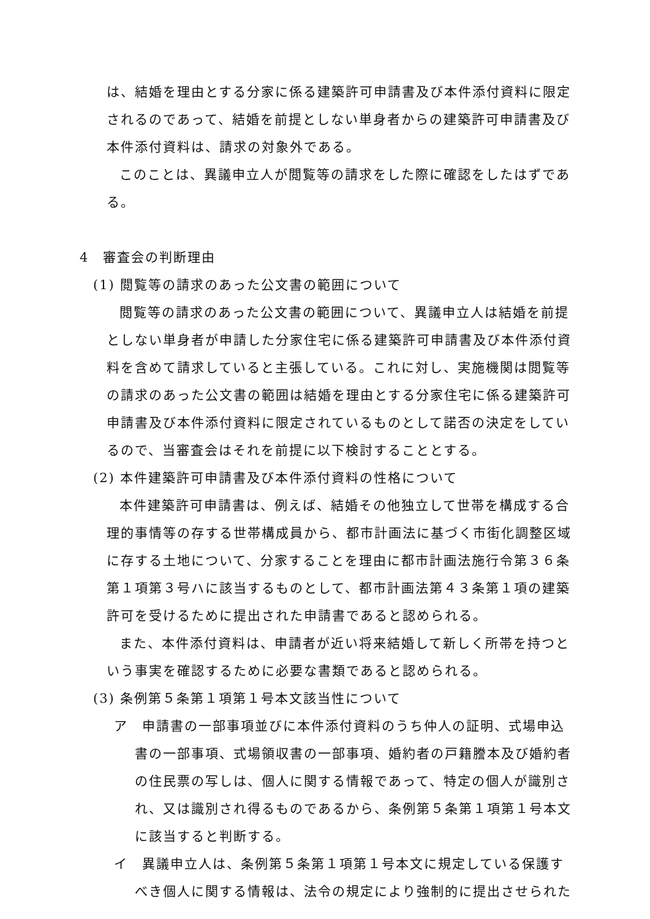は、結婚を理由とする分家に係る建築許可申請書及び本件添付資料に限定されるのであって、結婚を前提としない単身者からの建築許可申請書及び本件添付資料は、請求の対象外である。
このことは、異議申立人が閲覧等の請求をした際に確認をしたはずである。
4　審査会の判断理由
(1) 閲覧等の請求のあった公文書の範囲について
閲覧等の請求のあった公文書の範囲について、異議申立人は結婚を前提としない単身者が申請した分家住宅に係る建築許可申請書及び本件添付資料を含めて請求していると主張している。これに対し、実施機関は閲覧等の請求のあった公文書の範囲は結婚を理由とする分家住宅に係る建築許可申請書及び本件添付資料に限定されているものとして諾否の決定をしているので、当審査会はそれを前提に以下検討することとする。
(2) 本件建築許可申請書及び本件添付資料の性格について
本件建築許可申請書は、例えば、結婚その他独立して世帯を構成する合理的事情等の存する世帯構成員から、都市計画法に基づく市街化調整区域に存する土地について、分家することを理由に都市計画法施行令第３６条第１項第３号ハに該当するものとして、都市計画法第４３条第１項の建築許可を受けるために提出された申請書であると認められる。
また、本件添付資料は、申請者が近い将来結婚して新しく所帯を持つという事実を確認するために必要な書類であると認められる。
(3) 条例第５条第１項第１号本文該当性について
ア　申請書の一部事項並びに本件添付資料のうち仲人の証明、式場申込書の一部事項、式場領収書の一部事項、婚約者の戸籍謄本及び婚約者の住民票の写しは、個人に関する情報であって、特定の個人が識別され、又は識別され得るものであるから、条例第５条第１項第１号本文に該当すると判断する。
イ　異議申立人は、条例第５条第１項第１号本文に規定している保護すべき個人に関する情報は、法令の規定により強制的に提出させられた